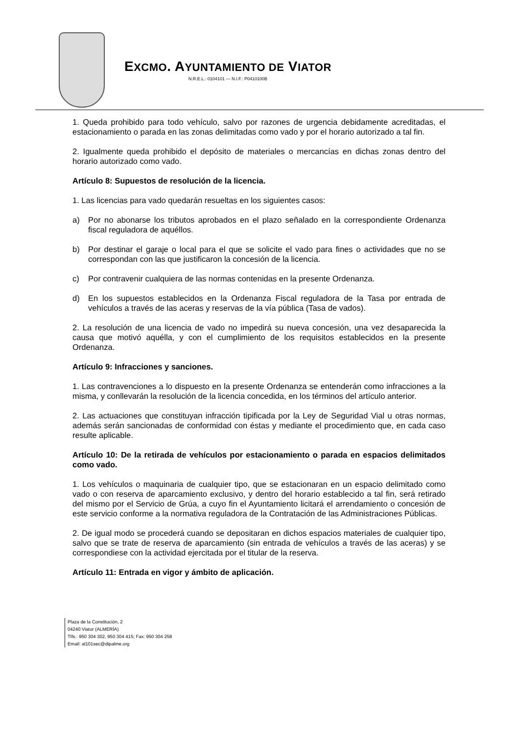EXCMO. AYUNTAMIENTO DE VIATOR
N.R.E.L.: 0104101 — N.I.F.: P0410100B
1. Queda prohibido para todo vehículo, salvo por razones de urgencia debidamente acreditadas, el estacionamiento o parada en las zonas delimitadas como vado y por el horario autorizado a tal fin.
2. Igualmente queda prohibido el depósito de materiales o mercancías en dichas zonas dentro del horario autorizado como vado.
Artículo 8: Supuestos de resolución de la licencia.
1. Las licencias para vado quedarán resueltas en los siguientes casos:
a) Por no abonarse los tributos aprobados en el plazo señalado en la correspondiente Ordenanza fiscal reguladora de aquéllos.
b) Por destinar el garaje o local para el que se solicite el vado para fines o actividades que no se correspondan con las que justificaron la concesión de la licencia.
c) Por contravenir cualquiera de las normas contenidas en la presente Ordenanza.
d) En los supuestos establecidos en la Ordenanza Fiscal reguladora de la Tasa por entrada de vehículos a través de las aceras y reservas de la vía pública (Tasa de vados).
2. La resolución de una licencia de vado no impedirá su nueva concesión, una vez desaparecida la causa que motivó aquélla, y con el cumplimiento de los requisitos establecidos en la presente Ordenanza.
Artículo 9: Infracciones y sanciones.
1. Las contravenciones a lo dispuesto en la presente Ordenanza se entenderán como infracciones a la misma, y conllevarán la resolución de la licencia concedida, en los términos del artículo anterior.
2. Las actuaciones que constituyan infracción tipificada por la Ley de Seguridad Vial u otras normas, además serán sancionadas de conformidad con éstas y mediante el procedimiento que, en cada caso resulte aplicable.
Artículo 10: De la retirada de vehículos por estacionamiento o parada en espacios delimitados como vado.
1. Los vehículos o maquinaria de cualquier tipo, que se estacionaran en un espacio delimitado como vado o con reserva de aparcamiento exclusivo, y dentro del horario establecido a tal fin, será retirado del mismo por el Servicio de Grúa, a cuyo fin el Ayuntamiento licitará el arrendamiento o concesión de este servicio conforme a la normativa reguladora de la Contratación de las Administraciones Públicas.
2. De igual modo se procederá cuando se depositaran en dichos espacios materiales de cualquier tipo, salvo que se trate de reserva de aparcamiento (sin entrada de vehículos a través de las aceras) y se correspondiese con la actividad ejercitada por el titular de la reserva.
Artículo 11: Entrada en vigor y ámbito de aplicación.
Plaza de la Constitución, 2
04240 Viator (ALMERÍA)
Tlfs.: 950 304 302, 950 304 415; Fax: 950 304 258
Email: al101sec@dipalme.org